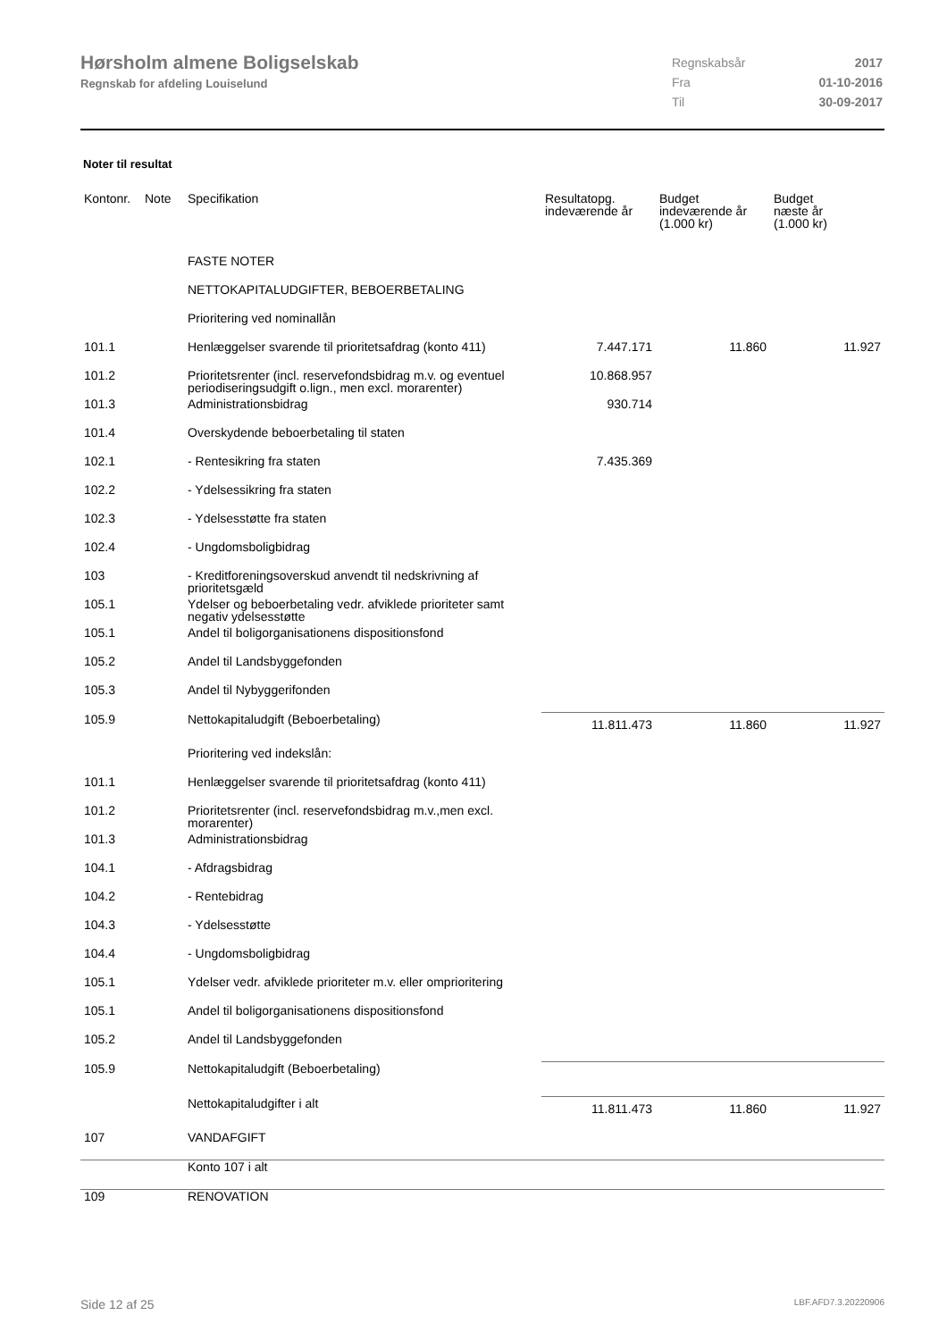Hørsholm almene Boligselskab
Regnskab for afdeling Louiselund
| Regnskabsår | 2017 |
| Fra | 01-10-2016 |
| Til | 30-09-2017 |
Noter til resultat
| Kontonr. | Note | Specifikation | Resultatopg. indeværende år | Budget indeværende år (1.000 kr) | Budget næste år (1.000 kr) |
| --- | --- | --- | --- | --- | --- |
| | | FASTE NOTER | | | |
| | | NETTOKAPITALUDGIFTER, BEBOERBETALING | | | |
| | | Prioritering ved nominallån | | | |
| 101.1 | | Henlæggelser svarende til prioritetsafdrag (konto 411) | 7.447.171 | 11.860 | 11.927 |
| 101.2 | | Prioritetsrenter (incl. reservefondsbidrag m.v. og eventuel periodiseringsudgift o.lign., men excl. morarenter) | 10.868.957 | | |
| 101.3 | | Administrationsbidrag | 930.714 | | |
| 101.4 | | Overskydende beboerbetaling til staten | | | |
| 102.1 | | - Rentesikring fra staten | 7.435.369 | | |
| 102.2 | | - Ydelsessikring fra staten | | | |
| 102.3 | | - Ydelsesstøtte fra staten | | | |
| 102.4 | | - Ungdomsboligbidrag | | | |
| 103 | | - Kreditforeningsoverskud anvendt til nedskrivning af prioritetsgæld | | | |
| 105.1 | | Ydelser og beboerbetaling vedr. afviklede prioriteter samt negativ ydelsesstøtte | | | |
| 105.1 | | Andel til boligorganisationens dispositionsfond | | | |
| 105.2 | | Andel til Landsbyggefonden | | | |
| 105.3 | | Andel til Nybyggerifonden | | | |
| 105.9 | | Nettokapitaludgift (Beboerbetaling) | 11.811.473 | 11.860 | 11.927 |
| | | Prioritering ved indekslån: | | | |
| 101.1 | | Henlæggelser svarende til prioritetsafdrag (konto 411) | | | |
| 101.2 | | Prioritetsrenter (incl. reservefondsbidrag m.v.,men excl. morarenter) | | | |
| 101.3 | | Administrationsbidrag | | | |
| 104.1 | | - Afdragsbidrag | | | |
| 104.2 | | - Rentebidrag | | | |
| 104.3 | | - Ydelsesstøtte | | | |
| 104.4 | | - Ungdomsboligbidrag | | | |
| 105.1 | | Ydelser vedr. afviklede prioriteter m.v. eller omprioritering | | | |
| 105.1 | | Andel til boligorganisationens dispositionsfond | | | |
| 105.2 | | Andel til Landsbyggefonden | | | |
| 105.9 | | Nettokapitaludgift (Beboerbetaling) | | | |
| | | Nettokapitaludgifter i alt | 11.811.473 | 11.860 | 11.927 |
| 107 | | VANDAFGIFT | | | |
| | | Konto 107 i alt | | | |
| 109 | | RENOVATION | | | |
Side 12 af 25 LBF.AFD7.3.20220906